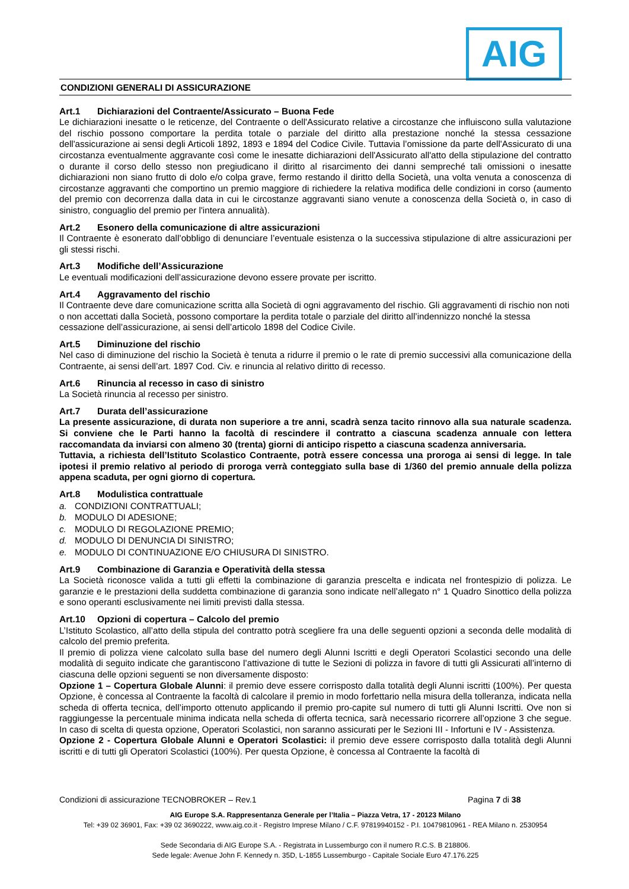AIG
CONDIZIONI GENERALI DI ASSICURAZIONE
Art.1 Dichiarazioni del Contraente/Assicurato – Buona Fede
Le dichiarazioni inesatte o le reticenze, del Contraente o dell'Assicurato relative a circostanze che influiscono sulla valutazione del rischio possono comportare la perdita totale o parziale del diritto alla prestazione nonché la stessa cessazione dell'assicurazione ai sensi degli Articoli 1892, 1893 e 1894 del Codice Civile. Tuttavia l’omissione da parte dell'Assicurato di una circostanza eventualmente aggravante così come le inesatte dichiarazioni dell'Assicurato all'atto della stipulazione del contratto o durante il corso dello stesso non pregiudicano il diritto al risarcimento dei danni sempreché tali omissioni o inesatte dichiarazioni non siano frutto di dolo e/o colpa grave, fermo restando il diritto della Società, una volta venuta a conoscenza di circostanze aggravanti che comportino un premio maggiore di richiedere la relativa modifica delle condizioni in corso (aumento del premio con decorrenza dalla data in cui le circostanze aggravanti siano venute a conoscenza della Società o, in caso di sinistro, conguaglio del premio per l'intera annualità).
Art.2 Esonero della comunicazione di altre assicurazioni
Il Contraente è esonerato dall’obbligo di denunciare l’eventuale esistenza o la successiva stipulazione di altre assicurazioni per gli stessi rischi.
Art.3 Modifiche dell’Assicurazione
Le eventuali modificazioni dell’assicurazione devono essere provate per iscritto.
Art.4 Aggravamento del rischio
Il Contraente deve dare comunicazione scritta alla Società di ogni aggravamento del rischio. Gli aggravamenti di rischio non noti o non accettati dalla Società, possono comportare la perdita totale o parziale del diritto all’indennizzo nonché la stessa cessazione dell’assicurazione, ai sensi dell’articolo 1898 del Codice Civile.
Art.5 Diminuzione del rischio
Nel caso di diminuzione del rischio la Società è tenuta a ridurre il premio o le rate di premio successivi alla comunicazione della Contraente, ai sensi dell’art. 1897 Cod. Civ. e rinuncia al relativo diritto di recesso.
Art.6 Rinuncia al recesso in caso di sinistro
La Società rinuncia al recesso per sinistro.
Art.7 Durata dell’assicurazione
La presente assicurazione, di durata non superiore a tre anni, scadrà senza tacito rinnovo alla sua naturale scadenza. Si conviene che le Parti hanno la facoltà di rescindere il contratto a ciascuna scadenza annuale con lettera raccomandata da inviarsi con almeno 30 (trenta) giorni di anticipo rispetto a ciascuna scadenza anniversaria.
Tuttavia, a richiesta dell’Istituto Scolastico Contraente, potrà essere concessa una proroga ai sensi di legge. In tale ipotesi il premio relativo al periodo di proroga verrà conteggiato sulla base di 1/360 del premio annuale della polizza appena scaduta, per ogni giorno di copertura.
Art.8 Modulistica contrattuale
a. CONDIZIONI CONTRATTUALI;
b. MODULO DI ADESIONE;
c. MODULO DI REGOLAZIONE PREMIO;
d. MODULO DI DENUNCIA DI SINISTRO;
e. MODULO DI CONTINUAZIONE E/O CHIUSURA DI SINISTRO.
Art.9 Combinazione di Garanzia e Operatività della stessa
La Società riconosce valida a tutti gli effetti la combinazione di garanzia prescelta e indicata nel frontespizio di polizza. Le garanzie e le prestazioni della suddetta combinazione di garanzia sono indicate nell’allegato n° 1 Quadro Sinottico della polizza e sono operanti esclusivamente nei limiti previsti dalla stessa.
Art.10 Opzioni di copertura – Calcolo del premio
L’Istituto Scolastico, all’atto della stipula del contratto potrà scegliere fra una delle seguenti opzioni a seconda delle modalità di calcolo del premio preferita.
Il premio di polizza viene calcolato sulla base del numero degli Alunni Iscritti e degli Operatori Scolastici secondo una delle modalità di seguito indicate che garantiscono l’attivazione di tutte le Sezioni di polizza in favore di tutti gli Assicurati all’interno di ciascuna delle opzioni seguenti se non diversamente disposto:
Opzione 1 – Copertura Globale Alunni: il premio deve essere corrisposto dalla totalità degli Alunni iscritti (100%). Per questa Opzione, è concessa al Contraente la facoltà di calcolare il premio in modo forfettario nella misura della tolleranza, indicata nella scheda di offerta tecnica, dell’importo ottenuto applicando il premio pro-capite sul numero di tutti gli Alunni Iscritti. Ove non si raggiungesse la percentuale minima indicata nella scheda di offerta tecnica, sarà necessario ricorrere all’opzione 3 che segue. In caso di scelta di questa opzione, Operatori Scolastici, non saranno assicurati per le Sezioni III - Infortuni e IV - Assistenza.
Opzione 2 - Copertura Globale Alunni e Operatori Scolastici: il premio deve essere corrisposto dalla totalità degli Alunni iscritti e di tutti gli Operatori Scolastici (100%). Per questa Opzione, è concessa al Contraente la facoltà di
Condizioni di assicurazione TECNOBROKER – Rev.1 Pagina 7 di 38
AIG Europe S.A. Rappresentanza Generale per l’Italia – Piazza Vetra, 17 - 20123 Milano
Tel: +39 02 36901, Fax: +39 02 3690222, www.aig.co.it - Registro Imprese Milano / C.F. 97819940152 - P.I. 10479810961 - REA Milano n. 2530954
Sede Secondaria di AIG Europe S.A. - Registrata in Lussemburgo con il numero R.C.S. B 218806.
Sede legale: Avenue John F. Kennedy n. 35D, L-1855 Lussemburgo - Capitale Sociale Euro 47.176.225